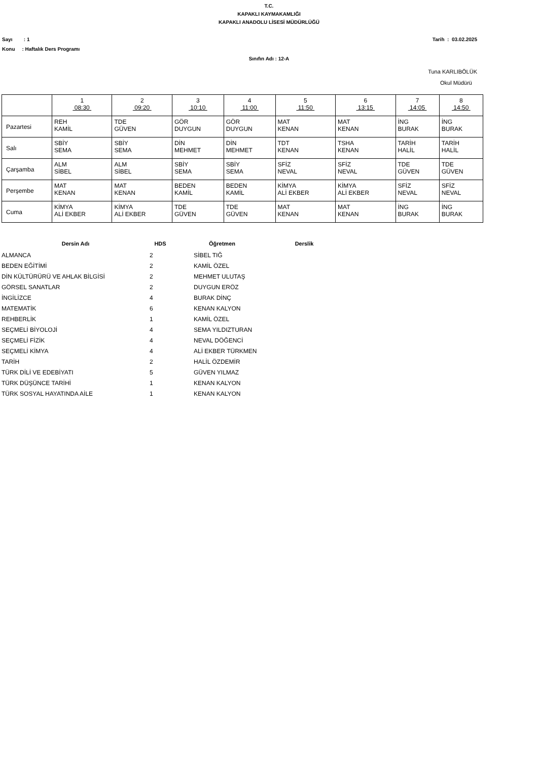T.C.
KAPAKLI KAYMAKAMLIĞI
KAPAKLI ANADOLU LİSESİ MÜDÜRLÜĞÜ
Sayı : 1 Tarih : 03.02.2025
Konu : Haftalık Ders Programı
Sınıfın Adı : 12-A
Tuna KARLIBÖLÜK
Okul Müdürü
| | 1 08:30 | 2 09:20 | 3 10:10 | 4 11:00 | 5 11:50 | 6 13:15 | 7 14:05 | 8 14:50 |
| --- | --- | --- | --- | --- | --- | --- | --- | --- |
| Pazartesi | REH KAMİL | TDE GÜVEN | GÖR DUYGUN | GÖR DUYGUN | MAT KENAN | MAT KENAN | İNG BURAK | İNG BURAK |
| Salı | SBİY SEMA | SBİY SEMA | DİN MEHMET | DİN MEHMET | TDT KENAN | TSHA KENAN | TARİH HALİL | TARİH HALİL |
| Çarşamba | ALM SİBEL | ALM SİBEL | SBİY SEMA | SBİY SEMA | SFİZ NEVAL | SFİZ NEVAL | TDE GÜVEN | TDE GÜVEN |
| Perşembe | MAT KENAN | MAT KENAN | BEDEN KAMİL | BEDEN KAMİL | KİMYA ALİ EKBER | KİMYA ALİ EKBER | SFİZ NEVAL | SFİZ NEVAL |
| Cuma | KİMYA ALİ EKBER | KİMYA ALİ EKBER | TDE GÜVEN | TDE GÜVEN | MAT KENAN | MAT KENAN | İNG BURAK | İNG BURAK |
| Dersin Adı | HDS | Öğretmen | Derslik |
| --- | --- | --- | --- |
| ALMANCA | 2 | SİBEL TIĞ | |
| BEDEN EĞİTİMİ | 2 | KAMİL ÖZEL | |
| DİN KÜLTÜRÜRÜ VE AHLAK BİLGİSİ | 2 | MEHMET ULUTAŞ | |
| GÖRSEL SANATLAR | 2 | DUYGUN ERÖZ | |
| İNGİLİZCE | 4 | BURAK DİNÇ | |
| MATEMATİK | 6 | KENAN KALYON | |
| REHBERLİK | 1 | KAMİL ÖZEL | |
| SEÇMELİ BİYOLOJİ | 4 | SEMA YILDIZTURAN | |
| SEÇMELİ FİZİK | 4 | NEVAL DÖĞENCİ | |
| SEÇMELİ KİMYA | 4 | ALİ EKBER TÜRKMEN | |
| TARİH | 2 | HALİL ÖZDEMİR | |
| TÜRK DİLİ VE EDEBİYATI | 5 | GÜVEN YILMAZ | |
| TÜRK DÜŞÜNCE TARİHİ | 1 | KENAN KALYON | |
| TÜRK SOSYAL HAYATINDA AİLE | 1 | KENAN KALYON | |